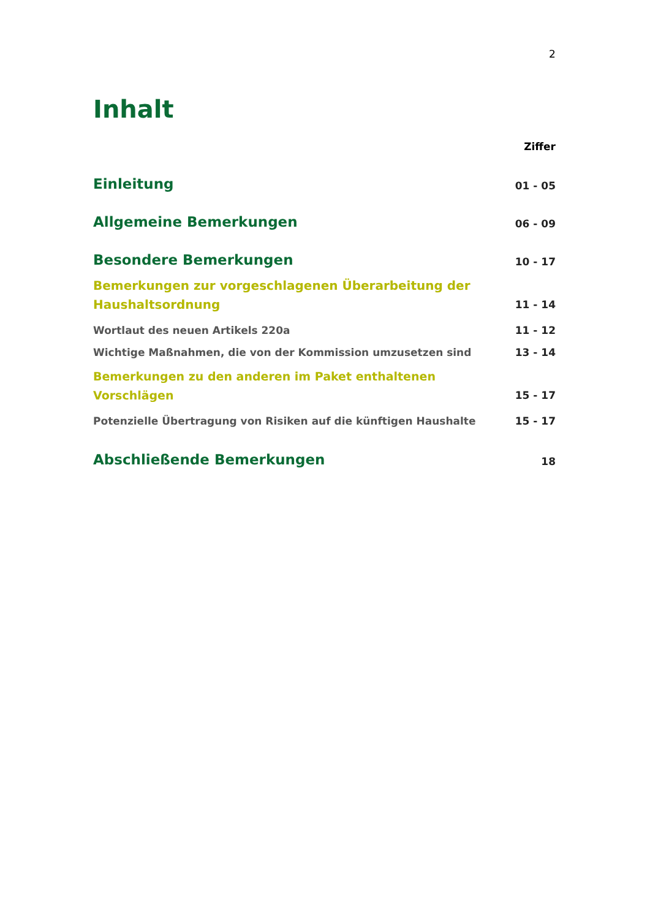2
Inhalt
Ziffer
Einleitung 01 - 05
Allgemeine Bemerkungen 06 - 09
Besondere Bemerkungen 10 - 17
Bemerkungen zur vorgeschlagenen Überarbeitung der
Haushaltsordnung 11 - 14
Wortlaut des neuen Artikels 220a 11 - 12
Wichtige Maßnahmen, die von der Kommission umzusetzen sind 13 - 14
Bemerkungen zu den anderen im Paket enthaltenen Vorschlägen 15 - 17
Potenzielle Übertragung von Risiken auf die künftigen Haushalte 15 - 17
Abschließende Bemerkungen 18